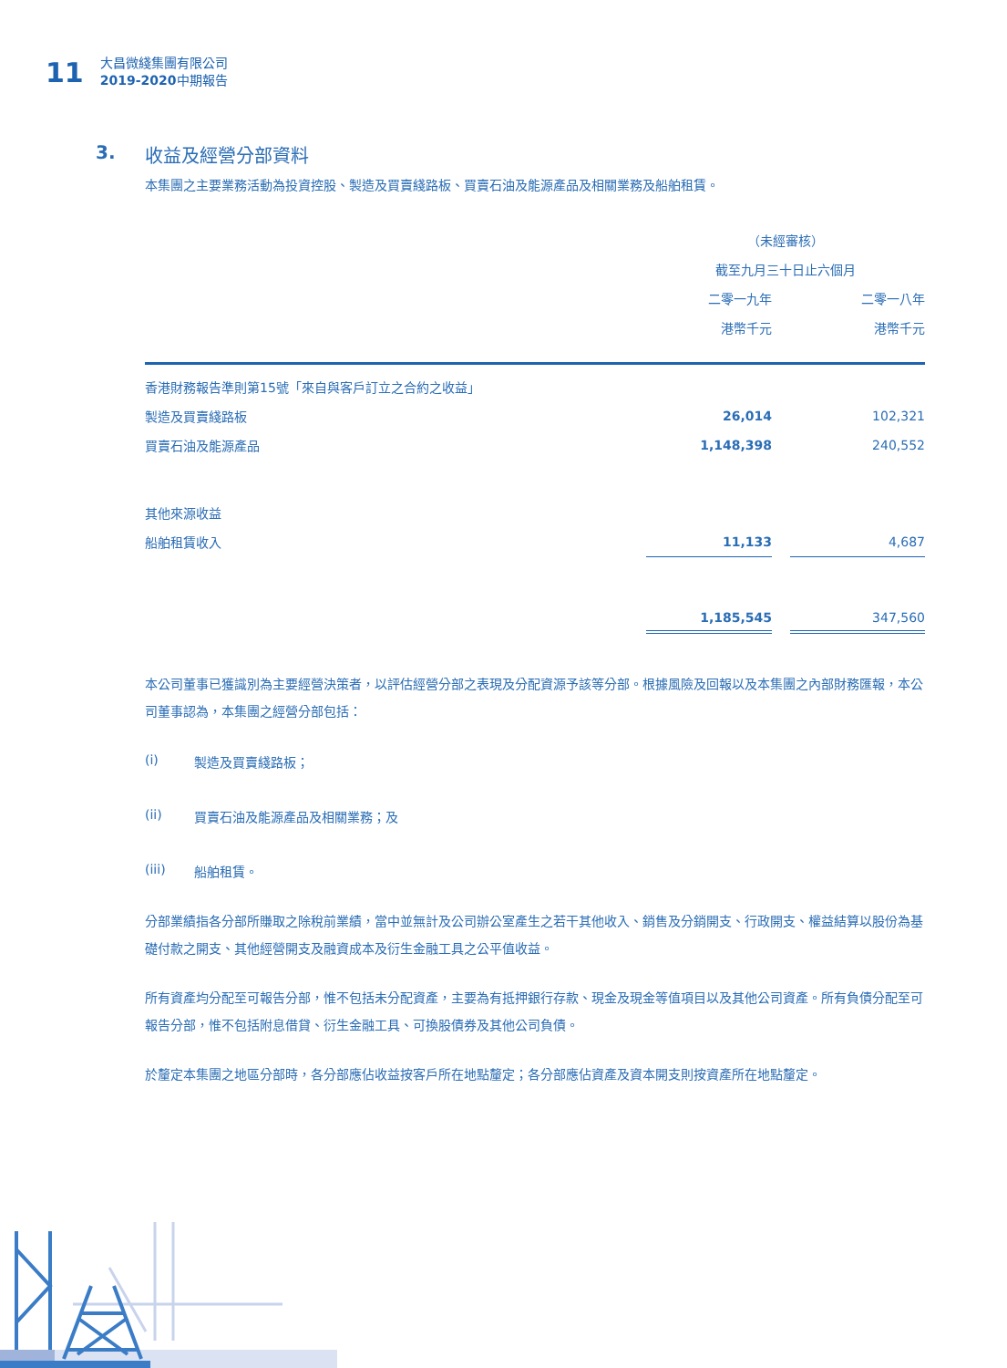11
大昌微綫集團有限公司
2019-2020中期報告
3. 收益及經營分部資料
本集團之主要業務活動為投資控股、製造及買賣綫路板、買賣石油及能源產品及相關業務及船舶租賃。
| | （未經審核） | | |
| --- | --- | --- | --- |
| | 截至九月三十日止六個月 | | |
| | 二零一九年 | | 二零一八年 |
| | 港幣千元 | | 港幣千元 |
| 香港財務報告準則第15號「來自與客戶訂立之合約之收益」 | | | |
| 製造及買賣綫路板 | 26,014 | | 102,321 |
| 買賣石油及能源產品 | 1,148,398 | | 240,552 |
| 其他來源收益 | | | |
| 船舶租賃收入 | 11,133 | | 4,687 |
| | 1,185,545 | | 347,560 |
本公司董事已獲識別為主要經營決策者，以評估經營分部之表現及分配資源予該等分部。根據風險及回報以及本集團之內部財務匯報，本公司董事認為，本集團之經營分部包括：
(i) 製造及買賣綫路板；
(ii) 買賣石油及能源產品及相關業務；及
(iii) 船舶租賃。
分部業績指各分部所賺取之除稅前業績，當中並無計及公司辦公室產生之若干其他收入、銷售及分銷開支、行政開支、權益結算以股份為基礎付款之開支、其他經營開支及融資成本及衍生金融工具之公平值收益。
所有資產均分配至可報告分部，惟不包括未分配資產，主要為有抵押銀行存款、現金及現金等值項目以及其他公司資產。所有負債分配至可報告分部，惟不包括附息借貸、衍生金融工具、可換股債券及其他公司負債。
於釐定本集團之地區分部時，各分部應佔收益按客戶所在地點釐定；各分部應佔資產及資本開支則按資產所在地點釐定。